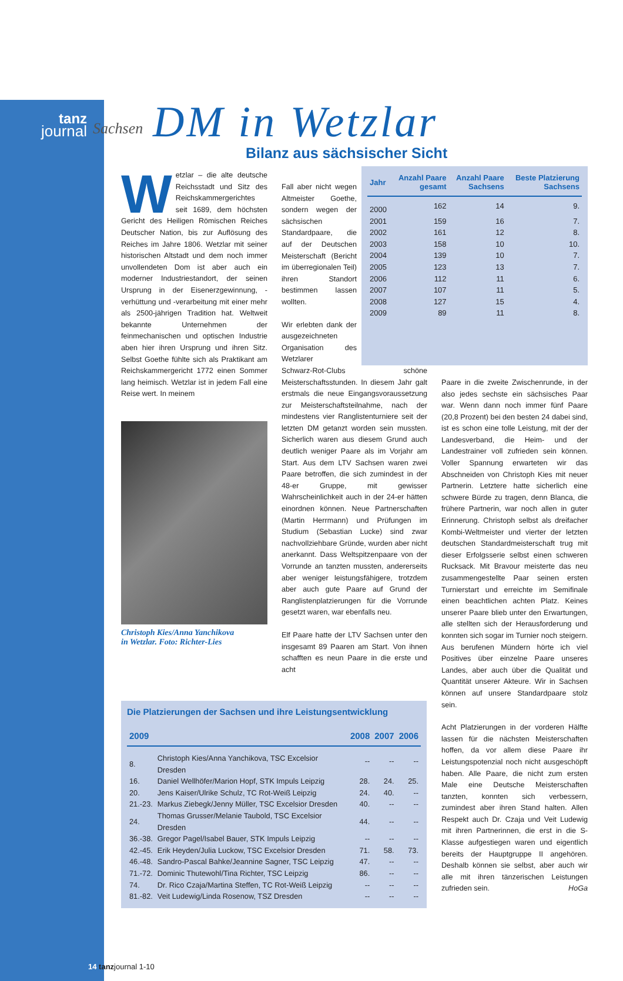tanz
journal
Sachsen
DM in Wetzlar
Bilanz aus sächsischer Sicht
Wetzlar – die alte deutsche Reichsstadt und Sitz des Reichskammergerichtes seit 1689, dem höchsten Gericht des Heiligen Römischen Reiches Deutscher Nation, bis zur Auflösung des Reiches im Jahre 1806. Wetzlar mit seiner historischen Altstadt und dem noch immer unvollendeten Dom ist aber auch ein moderner Industriestandort, der seinen Ursprung in der Eisenerzgewinnung, -verhüttung und -verarbeitung mit einer mehr als 2500-jährigen Tradition hat. Weltweit bekannte Unternehmen der feinmechanischen und optischen Industrie aben hier ihren Ursprung und ihren Sitz. Selbst Goethe fühlte sich als Praktikant am Reichskammergericht 1772 einen Sommer lang heimisch. Wetzlar ist in jedem Fall eine Reise wert. In meinem
Christoph Kies/Anna Yanchikova
in Wetzlar. Foto: Richter-Lies
Fall aber nicht wegen Altmeister Goethe, sondern wegen der sächsischen Standardpaare, die auf der Deutschen Meisterschaft (Bericht im überregionalen Teil) ihren Standort bestimmen lassen wollten.
Wir erlebten dank der ausgezeichneten Organisation des Wetzlarer
| Jahr | Anzahl Paare gesamt | Anzahl Paare Sachsens | Beste Platzierung Sachsens |
| --- | --- | --- | --- |
| 2000 | 162 | 14 | 9. |
| 2001 | 159 | 16 | 7. |
| 2002 | 161 | 12 | 8. |
| 2003 | 158 | 10 | 10. |
| 2004 | 139 | 10 | 7. |
| 2005 | 123 | 13 | 7. |
| 2006 | 112 | 11 | 6. |
| 2007 | 107 | 11 | 5. |
| 2008 | 127 | 15 | 4. |
| 2009 | 89 | 11 | 8. |
Schwarz-Rot-Clubs schöne Meisterschaftsstunden. In diesem Jahr galt erstmals die neue Eingangsvoraussetzung zur Meisterschaftsteilnahme, nach der mindestens vier Ranglistenturniere seit der letzten DM getanzt worden sein mussten. Sicherlich waren aus diesem Grund auch deutlich weniger Paare als im Vorjahr am Start. Aus dem LTV Sachsen waren zwei Paare betroffen, die sich zumindest in der 48-er Gruppe, mit gewisser Wahrscheinlichkeit auch in der 24-er hätten einordnen können. Neue Partnerschaften (Martin Herrmann) und Prüfungen im Studium (Sebastian Lucke) sind zwar nachvollziehbare Gründe, wurden aber nicht anerkannt. Dass Weltspitzenpaare von der Vorrunde an tanzten mussten, andererseits aber weniger leistungsfähigere, trotzdem aber auch gute Paare auf Grund der Ranglistenplatzierungen für die Vorrunde gesetzt waren, war ebenfalls neu.
Elf Paare hatte der LTV Sachsen unter den insgesamt 89 Paaren am Start. Von ihnen schafften es neun Paare in die erste und acht
Paare in die zweite Zwischenrunde, in der also jedes sechste ein sächsisches Paar war. Wenn dann noch immer fünf Paare (20,8 Prozent) bei den besten 24 dabei sind, ist es schon eine tolle Leistung, mit der der Landesverband, die Heim- und der Landestrainer voll zufrieden sein können. Voller Spannung erwarteten wir das Abschneiden von Christoph Kies mit neuer Partnerin. Letztere hatte sicherlich eine schwere Bürde zu tragen, denn Blanca, die frühere Partnerin, war noch allen in guter Erinnerung. Christoph selbst als dreifacher Kombi-Weltmeister und vierter der letzten deutschen Standardmeisterschaft trug mit dieser Erfolgsserie selbst einen schweren Rucksack. Mit Bravour meisterte das neu zusammengestellte Paar seinen ersten Turnierstart und erreichte im Semifinale einen beachtlichen achten Platz. Keines unserer Paare blieb unter den Erwartungen, alle stellten sich der Herausforderung und konnten sich sogar im Turnier noch steigern. Aus berufenen Mündern hörte ich viel Positives über einzelne Paare unseres Landes, aber auch über die Qualität und Quantität unserer Akteure. Wir in Sachsen können auf unsere Standardpaare stolz sein.
Acht Platzierungen in der vorderen Hälfte lassen für die nächsten Meisterschaften hoffen, da vor allem diese Paare ihr Leistungspotenzial noch nicht ausgeschöpft haben. Alle Paare, die nicht zum ersten Male eine Deutsche Meisterschaften tanzten, konnten sich verbessern, zumindest aber ihren Stand halten. Allen Respekt auch Dr. Czaja und Veit Ludewig mit ihren Partnerinnen, die erst in die S-Klasse aufgestiegen waren und eigentlich bereits der Hauptgruppe II angehören. Deshalb können sie selbst, aber auch wir alle mit ihren tänzerischen Leistungen zufrieden sein. HoGa
Die Platzierungen der Sachsen und ihre Leistungsentwicklung
| 2009 | | 2008 | 2007 | 2006 |
| --- | --- | --- | --- | --- |
| 8. | Christoph Kies/Anna Yanchikova, TSC Excelsior Dresden | -- | -- | -- |
| 16. | Daniel Wellhöfer/Marion Hopf, STK Impuls Leipzig | 28. | 24. | 25. |
| 20. | Jens Kaiser/Ulrike Schulz, TC Rot-Weiß Leipzig | 24. | 40. | -- |
| 21.-23. | Markus Ziebegk/Jenny Müller, TSC Excelsior Dresden | 40. | -- | -- |
| 24. | Thomas Grusser/Melanie Taubold, TSC Excelsior Dresden | 44. | -- | -- |
| 36.-38. | Gregor Pagel/Isabel Bauer, STK Impuls Leipzig | -- | -- | -- |
| 42.-45. | Erik Heyden/Julia Luckow, TSC Excelsior Dresden | 71. | 58. | 73. |
| 46.-48. | Sandro-Pascal Bahke/Jeannine Sagner, TSC Leipzig | 47. | -- | -- |
| 71.-72. | Dominic Thutewohl/Tina Richter, TSC Leipzig | 86. | -- | -- |
| 74. | Dr. Rico Czaja/Martina Steffen, TC Rot-Weiß Leipzig | -- | -- | -- |
| 81.-82. | Veit Ludewig/Linda Rosenow, TSZ Dresden | -- | -- | -- |
14 tanzjournal 1-10